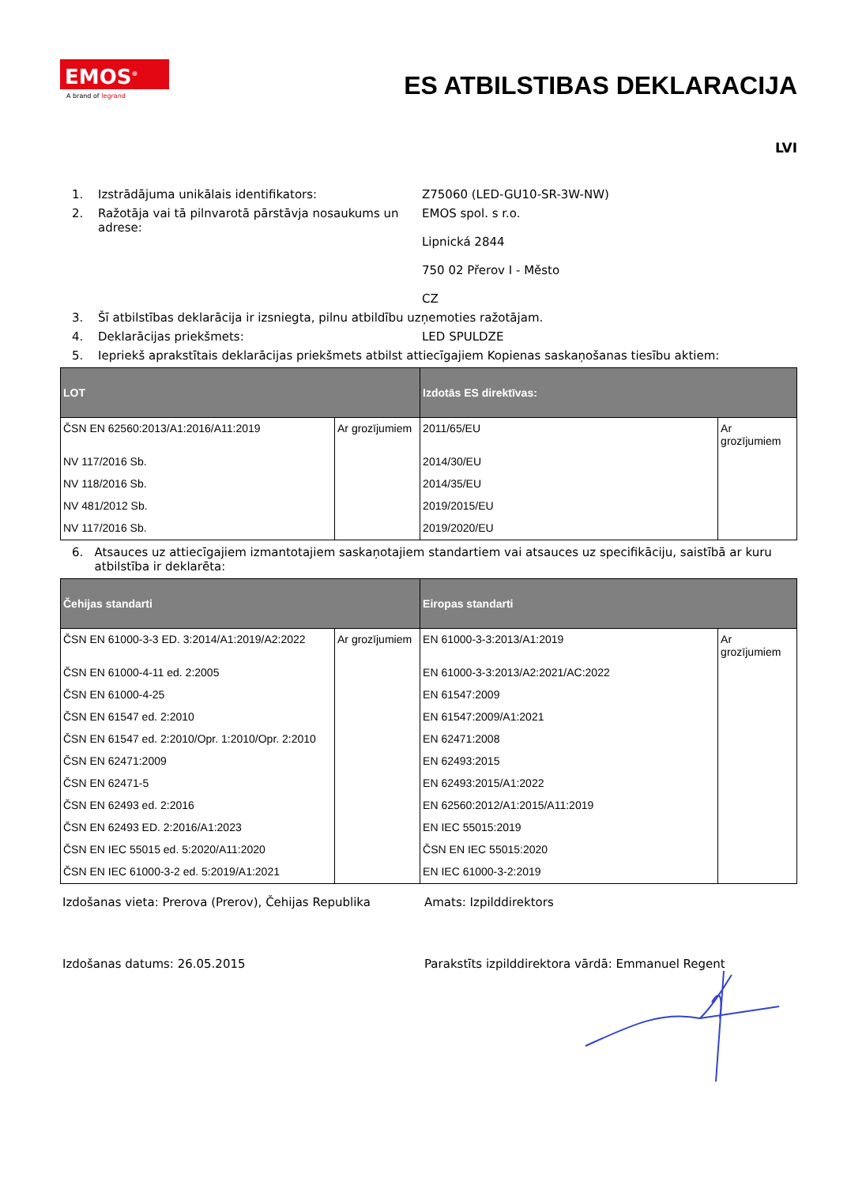EMOS<sup>®</sup>
A brand of legrand
ES ATBILSTIBAS DEKLARACIJA
LVI
1. Izstrādājuma unikālais identifikators: Z75060 (LED-GU10-SR-3W-NW)
2. Ražotāja vai tā pilnvarotā pārstāvja nosaukums un adrese:
EMOS spol. s r.o.
Lipnická 2844
750 02 Přerov I - Město
CZ
3. Šī atbilstības deklarācija ir izsniegta, pilnu atbildību uzņemoties ražotājam.
4. Deklarācijas priekšmets: LED SPULDZE
5. Iepriekš aprakstītais deklarācijas priekšmets atbilst attiecīgajiem Kopienas saskaņošanas tiesību aktiem:
| LOT | | Izdotās ES direktīvas: | |
| --- | --- | --- | --- |
| ČSN EN 62560:2013/A1:2016/A11:2019 | Ar grozījumiem | 2011/65/EU | Ar grozījumiem |
| NV 117/2016 Sb. | | 2014/30/EU | |
| NV 118/2016 Sb. | | 2014/35/EU | |
| NV 481/2012 Sb. | | 2019/2015/EU | |
| NV 117/2016 Sb. | | 2019/2020/EU | |
6. Atsauces uz attiecīgajiem izmantotajiem saskaņotajiem standartiem vai atsauces uz specifikāciju, saistībā ar kuru atbilstība ir deklarēta:
| Čehijas standarti | | Eiropas standarti | |
| --- | --- | --- | --- |
| ČSN EN 61000-3-3 ED. 3:2014/A1:2019/A2:2022 | Ar grozījumiem | EN 61000-3-3:2013/A1:2019 | Ar grozījumiem |
| ČSN EN 61000-4-11 ed. 2:2005 | | EN 61000-3-3:2013/A2:2021/AC:2022 | |
| ČSN EN 61000-4-25 | | EN 61547:2009 | |
| ČSN EN 61547 ed. 2:2010 | | EN 61547:2009/A1:2021 | |
| ČSN EN 61547 ed. 2:2010/Opr. 1:2010/Opr. 2:2010 | | EN 62471:2008 | |
| ČSN EN 62471:2009 | | EN 62493:2015 | |
| ČSN EN 62471-5 | | EN 62493:2015/A1:2022 | |
| ČSN EN 62493 ed. 2:2016 | | EN 62560:2012/A1:2015/A11:2019 | |
| ČSN EN 62493 ED. 2:2016/A1:2023 | | EN IEC 55015:2019 | |
| ČSN EN IEC 55015 ed. 5:2020/A11:2020 | | ČSN EN IEC 55015:2020 | |
| ČSN EN IEC 61000-3-2 ed. 5:2019/A1:2021 | | EN IEC 61000-3-2:2019 | |
Izdošanas vieta: Prerova (Prerov), Čehijas Republika
Amats: Izpilddirektors
Izdošanas datums: 26.05.2015 Parakstīts izpilddirektora vārdā: Emmanuel Regent